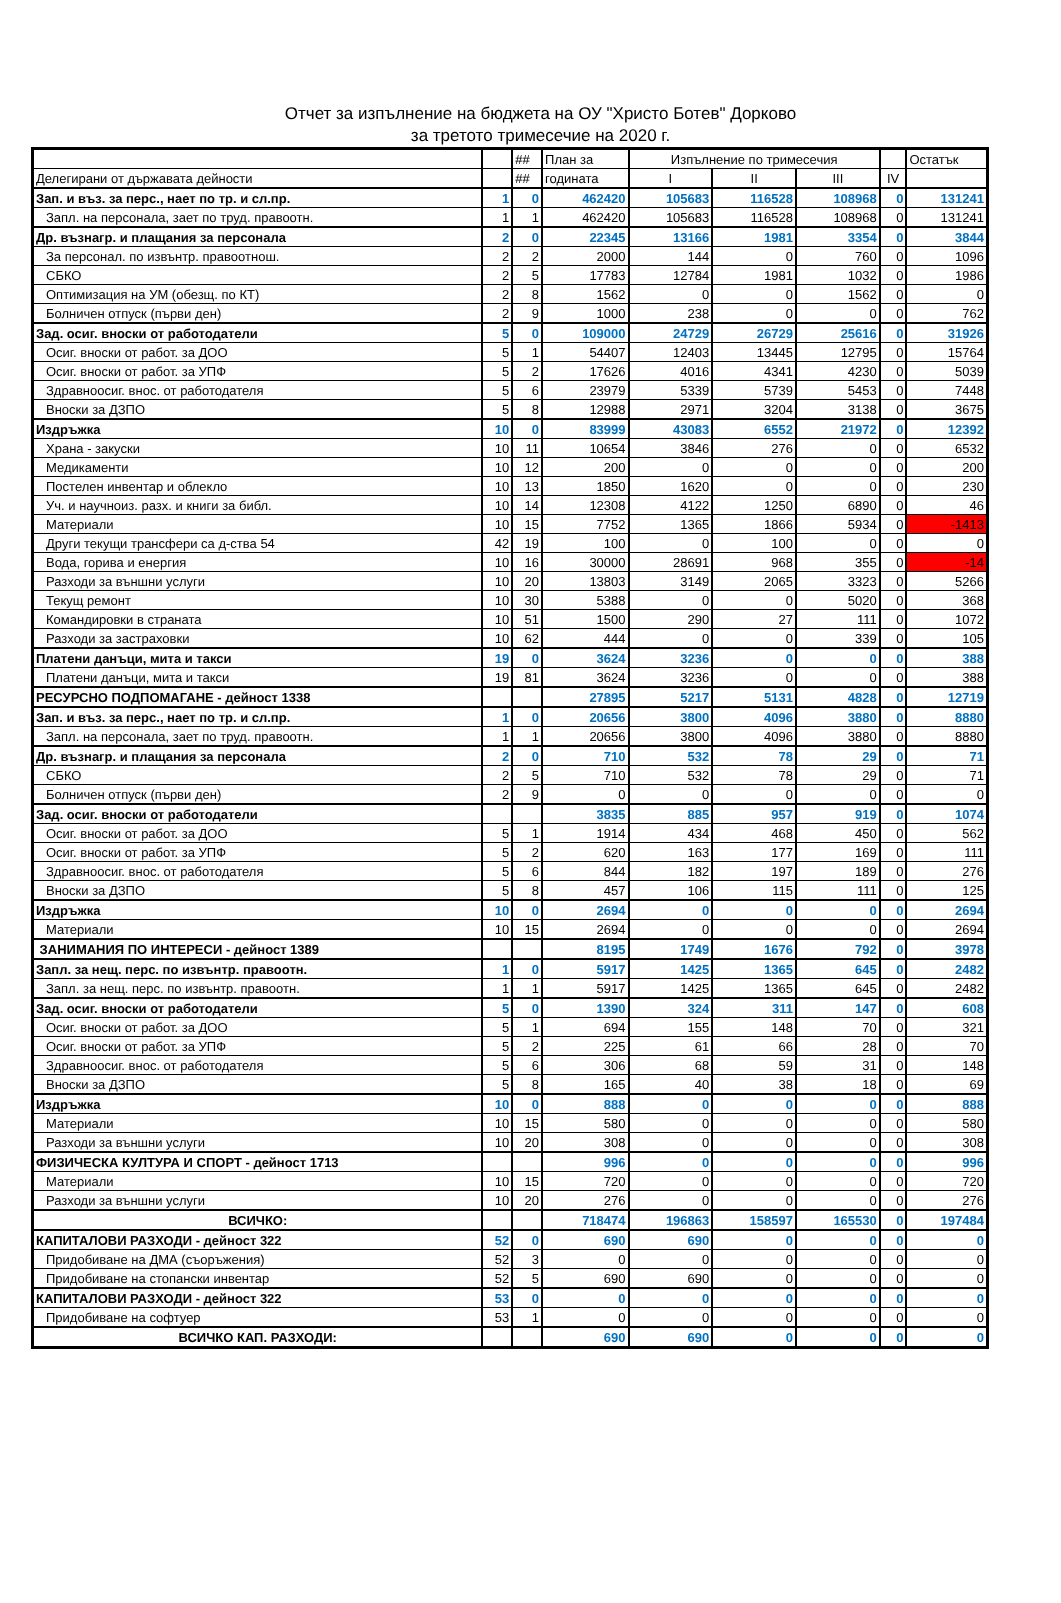Отчет за изпълнение на бюджета на ОУ "Христо Ботев" Дорково
за третото тримесечие на 2020 г.
| | | ## | План за | Изпълнение по тримесечия | | | | Остатък |
| Делегирани от държавата дейности | | ## | годината | I | II | III | IV | |
| Зап. и въз. за перс., нает по тр. и сл.пр. | 1 | 0 | 462420 | 105683 | 116528 | 108968 | 0 | 131241 |
| Запл. на персонала, зает по труд. правоотн. | 1 | 1 | 462420 | 105683 | 116528 | 108968 | 0 | 131241 |
| Др. възнагр. и плащания за персонала | 2 | 0 | 22345 | 13166 | 1981 | 3354 | 0 | 3844 |
| За персонал. по извънтр. правоотнош. | 2 | 2 | 2000 | 144 | 0 | 760 | 0 | 1096 |
| СБКО | 2 | 5 | 17783 | 12784 | 1981 | 1032 | 0 | 1986 |
| Оптимизация на УМ (обезщ. по КТ) | 2 | 8 | 1562 | 0 | 0 | 1562 | 0 | 0 |
| Болничен отпуск (първи ден) | 2 | 9 | 1000 | 238 | 0 | 0 | 0 | 762 |
| Зад. осиг. вноски от работодатели | 5 | 0 | 109000 | 24729 | 26729 | 25616 | 0 | 31926 |
| Осиг. вноски от работ. за ДОО | 5 | 1 | 54407 | 12403 | 13445 | 12795 | 0 | 15764 |
| Осиг. вноски от работ. за УПФ | 5 | 2 | 17626 | 4016 | 4341 | 4230 | 0 | 5039 |
| Здравноосиг. внос. от работодателя | 5 | 6 | 23979 | 5339 | 5739 | 5453 | 0 | 7448 |
| Вноски за ДЗПО | 5 | 8 | 12988 | 2971 | 3204 | 3138 | 0 | 3675 |
| Издръжка | 10 | 0 | 83999 | 43083 | 6552 | 21972 | 0 | 12392 |
| Храна - закуски | 10 | 11 | 10654 | 3846 | 276 | 0 | 0 | 6532 |
| Медикаменти | 10 | 12 | 200 | 0 | 0 | 0 | 0 | 200 |
| Постелен инвентар и облекло | 10 | 13 | 1850 | 1620 | 0 | 0 | 0 | 230 |
| Уч. и научноиз. разх. и книги за библ. | 10 | 14 | 12308 | 4122 | 1250 | 6890 | 0 | 46 |
| Материали | 10 | 15 | 7752 | 1365 | 1866 | 5934 | 0 | -1413 |
| Други текущи трансфери са д-ства 54 | 42 | 19 | 100 | 0 | 100 | 0 | 0 | 0 |
| Вода, горива и енергия | 10 | 16 | 30000 | 28691 | 968 | 355 | 0 | -14 |
| Разходи за външни услуги | 10 | 20 | 13803 | 3149 | 2065 | 3323 | 0 | 5266 |
| Текущ ремонт | 10 | 30 | 5388 | 0 | 0 | 5020 | 0 | 368 |
| Командировки в страната | 10 | 51 | 1500 | 290 | 27 | 111 | 0 | 1072 |
| Разходи за застраховки | 10 | 62 | 444 | 0 | 0 | 339 | 0 | 105 |
| Платени данъци, мита и такси | 19 | 0 | 3624 | 3236 | 0 | 0 | 0 | 388 |
| Платени данъци, мита и такси | 19 | 81 | 3624 | 3236 | 0 | 0 | 0 | 388 |
| РЕСУРСНО ПОДПОМАГАНЕ - дейност 1338 | | | 27895 | 5217 | 5131 | 4828 | 0 | 12719 |
| Зап. и въз. за перс., нает по тр. и сл.пр. | 1 | 0 | 20656 | 3800 | 4096 | 3880 | 0 | 8880 |
| Запл. на персонала, зает по труд. правоотн. | 1 | 1 | 20656 | 3800 | 4096 | 3880 | 0 | 8880 |
| Др. възнагр. и плащания за персонала | 2 | 0 | 710 | 532 | 78 | 29 | 0 | 71 |
| СБКО | 2 | 5 | 710 | 532 | 78 | 29 | 0 | 71 |
| Болничен отпуск (първи ден) | 2 | 9 | 0 | 0 | 0 | 0 | 0 | 0 |
| Зад. осиг. вноски от работодатели | | | 3835 | 885 | 957 | 919 | 0 | 1074 |
| Осиг. вноски от работ. за ДОО | 5 | 1 | 1914 | 434 | 468 | 450 | 0 | 562 |
| Осиг. вноски от работ. за УПФ | 5 | 2 | 620 | 163 | 177 | 169 | 0 | 111 |
| Здравноосиг. внос. от работодателя | 5 | 6 | 844 | 182 | 197 | 189 | 0 | 276 |
| Вноски за ДЗПО | 5 | 8 | 457 | 106 | 115 | 111 | 0 | 125 |
| Издръжка | 10 | 0 | 2694 | 0 | 0 | 0 | 0 | 2694 |
| Материали | 10 | 15 | 2694 | 0 | 0 | 0 | 0 | 2694 |
| ЗАНИМАНИЯ ПО ИНТЕРЕСИ - дейност 1389 | | | 8195 | 1749 | 1676 | 792 | 0 | 3978 |
| Запл. за нещ. перс. по извънтр. правоотн. | 1 | 0 | 5917 | 1425 | 1365 | 645 | 0 | 2482 |
| Запл. за нещ. перс. по извънтр. правоотн. | 1 | 1 | 5917 | 1425 | 1365 | 645 | 0 | 2482 |
| Зад. осиг. вноски от работодатели | 5 | 0 | 1390 | 324 | 311 | 147 | 0 | 608 |
| Осиг. вноски от работ. за ДОО | 5 | 1 | 694 | 155 | 148 | 70 | 0 | 321 |
| Осиг. вноски от работ. за УПФ | 5 | 2 | 225 | 61 | 66 | 28 | 0 | 70 |
| Здравноосиг. внос. от работодателя | 5 | 6 | 306 | 68 | 59 | 31 | 0 | 148 |
| Вноски за ДЗПО | 5 | 8 | 165 | 40 | 38 | 18 | 0 | 69 |
| Издръжка | 10 | 0 | 888 | 0 | 0 | 0 | 0 | 888 |
| Материали | 10 | 15 | 580 | 0 | 0 | 0 | 0 | 580 |
| Разходи за външни услуги | 10 | 20 | 308 | 0 | 0 | 0 | 0 | 308 |
| ФИЗИЧЕСКА КУЛТУРА И СПОРТ - дейност 1713 | | | 996 | 0 | 0 | 0 | 0 | 996 |
| Материали | 10 | 15 | 720 | 0 | 0 | 0 | 0 | 720 |
| Разходи за външни услуги | 10 | 20 | 276 | 0 | 0 | 0 | 0 | 276 |
| ВСИЧКО: | | | 718474 | 196863 | 158597 | 165530 | 0 | 197484 |
| КАПИТАЛОВИ РАЗХОДИ - дейност 322 | 52 | 0 | 690 | 690 | 0 | 0 | 0 | 0 |
| Придобиване на ДМА (съоръжения) | 52 | 3 | 0 | 0 | 0 | 0 | 0 | 0 |
| Придобиване на стопански инвентар | 52 | 5 | 690 | 690 | 0 | 0 | 0 | 0 |
| КАПИТАЛОВИ РАЗХОДИ - дейност 322 | 53 | 0 | 0 | 0 | 0 | 0 | 0 | 0 |
| Придобиване на софтуер | 53 | 1 | 0 | 0 | 0 | 0 | 0 | 0 |
| ВСИЧКО КАП. РАЗХОДИ: | | | 690 | 690 | 0 | 0 | 0 | 0 |